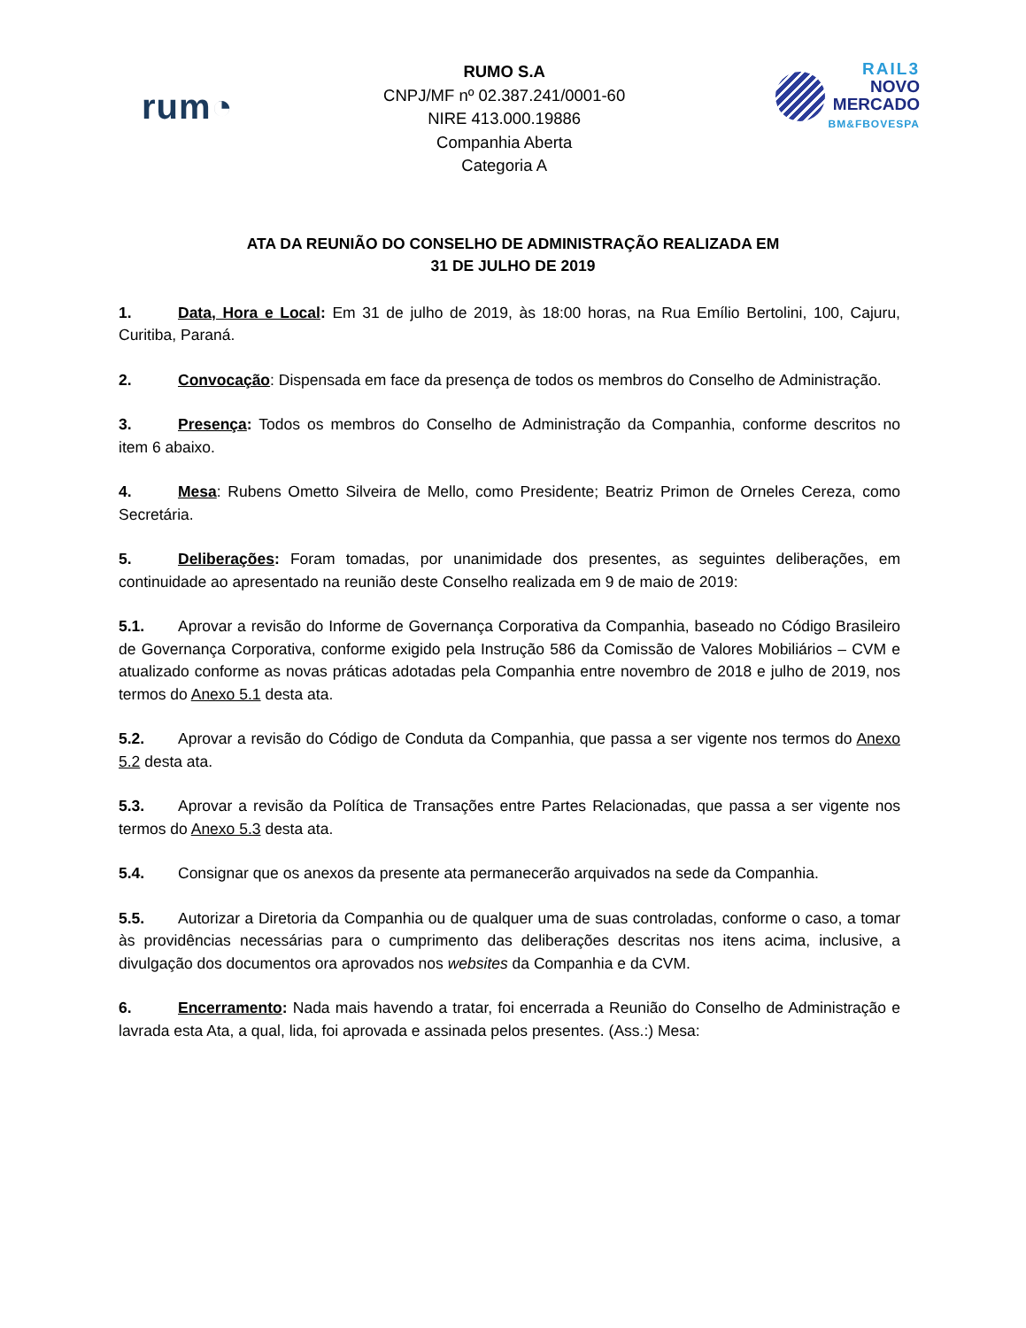rum◔
RUMO S.A
CNPJ/MF nº 02.387.241/0001-60
NIRE 413.000.19886
Companhia Aberta
Categoria A
RAIL3
NOVO
MERCADO
BM&FBOVESPA
ATA DA REUNIÃO DO CONSELHO DE ADMINISTRAÇÃO REALIZADA EM
31 DE JULHO DE 2019
1. Data, Hora e Local: Em 31 de julho de 2019, às 18:00 horas, na Rua Emílio Bertolini, 100, Cajuru, Curitiba, Paraná.
2. Convocação: Dispensada em face da presença de todos os membros do Conselho de Administração.
3. Presença: Todos os membros do Conselho de Administração da Companhia, conforme descritos no item 6 abaixo.
4. Mesa: Rubens Ometto Silveira de Mello, como Presidente; Beatriz Primon de Orneles Cereza, como Secretária.
5. Deliberações: Foram tomadas, por unanimidade dos presentes, as seguintes deliberações, em continuidade ao apresentado na reunião deste Conselho realizada em 9 de maio de 2019:
5.1. Aprovar a revisão do Informe de Governança Corporativa da Companhia, baseado no Código Brasileiro de Governança Corporativa, conforme exigido pela Instrução 586 da Comissão de Valores Mobiliários – CVM e atualizado conforme as novas práticas adotadas pela Companhia entre novembro de 2018 e julho de 2019, nos termos do Anexo 5.1 desta ata.
5.2. Aprovar a revisão do Código de Conduta da Companhia, que passa a ser vigente nos termos do Anexo 5.2 desta ata.
5.3. Aprovar a revisão da Política de Transações entre Partes Relacionadas, que passa a ser vigente nos termos do Anexo 5.3 desta ata.
5.4. Consignar que os anexos da presente ata permanecerão arquivados na sede da Companhia.
5.5. Autorizar a Diretoria da Companhia ou de qualquer uma de suas controladas, conforme o caso, a tomar às providências necessárias para o cumprimento das deliberações descritas nos itens acima, inclusive, a divulgação dos documentos ora aprovados nos websites da Companhia e da CVM.
6. Encerramento: Nada mais havendo a tratar, foi encerrada a Reunião do Conselho de Administração e lavrada esta Ata, a qual, lida, foi aprovada e assinada pelos presentes. (Ass.:) Mesa: